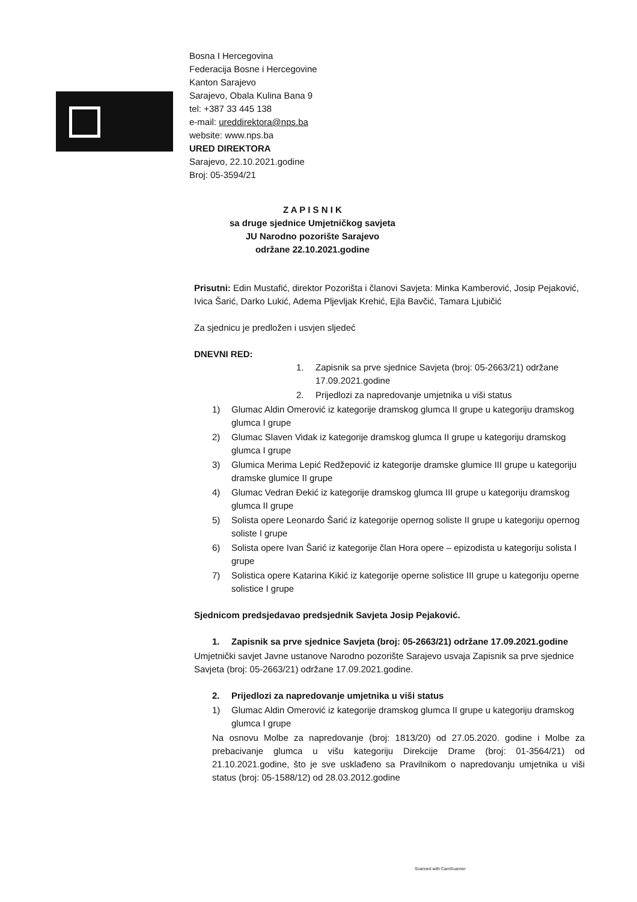Bosna I Hercegovina
Federacija Bosne i Hercegovine
Kanton Sarajevo
Sarajevo, Obala Kulina Bana 9
tel: +387 33 445 138
e-mail: ureddirektora@nps.ba
website: www.nps.ba
URED DIREKTORA
Sarajevo, 22.10.2021.godine
Broj: 05-3594/21
Z A P I S N I K
sa druge sjednice Umjetničkog savjeta
JU Narodno pozorište Sarajevo
održane 22.10.2021.godine
Prisutni: Edin Mustafić, direktor Pozorišta i članovi Savjeta: Minka Kamberović, Josip Pejaković, Ivica Šarić, Darko Lukić, Adema Pljevljak Krehić, Ejla Bavčić, Tamara Ljubičić
Za sjednicu je predložen i usvjen sljedeć
DNEVNI RED:
1. Zapisnik sa prve sjednice Savjeta (broj: 05-2663/21) održane 17.09.2021.godine
2. Prijedlozi za napredovanje umjetnika u viši status
1) Glumac Aldin Omerović iz kategorije dramskog glumca II grupe u kategoriju dramskog glumca I grupe
2) Glumac Slaven Vidak iz kategorije dramskog glumca II grupe u kategoriju dramskog glumca I grupe
3) Glumica Merima Lepić Redžepović iz kategorije dramske glumice III grupe u kategoriju dramske glumice II grupe
4) Glumac Vedran Đekić iz kategorije dramskog glumca III grupe u kategoriju dramskog glumca II grupe
5) Solista opere Leonardo Šarić iz kategorije opernog soliste II grupe u kategoriju opernog soliste I grupe
6) Solista opere Ivan Šarić iz kategorije član Hora opere – epizodista u kategoriju solista I grupe
7) Solistica opere Katarina Kikić iz kategorije operne solistice III grupe u kategoriju operne solistice I grupe
Sjednicom predsjedavao predsjednik Savjeta Josip Pejaković.
1. Zapisnik sa prve sjednice Savjeta (broj: 05-2663/21) održane 17.09.2021.godine
Umjetnički savjet Javne ustanove Narodno pozorište Sarajevo usvaja Zapisnik sa prve sjednice Savjeta (broj: 05-2663/21) održane 17.09.2021.godine.
2. Prijedlozi za napredovanje umjetnika u viši status
1) Glumac Aldin Omerović iz kategorije dramskog glumca II grupe u kategoriju dramskog glumca I grupe
Na osnovu Molbe za napredovanje (broj: 1813/20) od 27.05.2020. godine i Molbe za prebacivanje glumca u višu kategoriju Direkcije Drame (broj: 01-3564/21) od 21.10.2021.godine, što je sve usklađeno sa Pravilnikom o napredovanju umjetnika u viši status (broj: 05-1588/12) od 28.03.2012.godine
Scanned with CamScanner